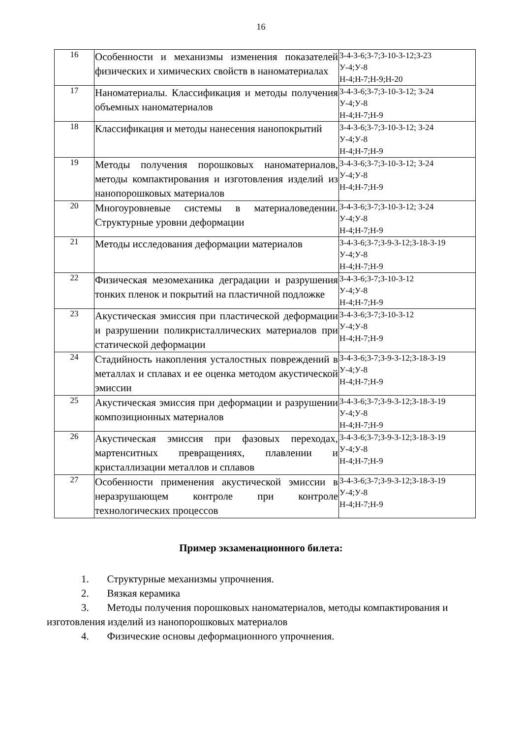16
| 16 | Особенности и механизмы изменения показателей физических и химических свойств в наноматериалах | З-4-З-6;З-7;З-10-З-12;З-23 У-4;У-8 Н-4;Н-7;Н-9;Н-20 |
| 17 | Наноматериалы. Классификация и методы получения объемных наноматериалов | З-4-З-6;З-7;З-10-З-12; З-24 У-4;У-8 Н-4;Н-7;Н-9 |
| 18 | Классификация и методы нанесения нанопокрытий | З-4-З-6;З-7;З-10-З-12; З-24 У-4;У-8 Н-4;Н-7;Н-9 |
| 19 | Методы получения порошковых наноматериалов, методы компактирования и изготовления изделий из нанопорошковых материалов | З-4-З-6;З-7;З-10-З-12; З-24 У-4;У-8 Н-4;Н-7;Н-9 |
| 20 | Многоуровневые системы в материаловедении. Структурные уровни деформации | З-4-З-6;З-7;З-10-З-12; З-24 У-4;У-8 Н-4;Н-7;Н-9 |
| 21 | Методы исследования деформации материалов | З-4-З-6;З-7;З-9-З-12;З-18-З-19 У-4;У-8 Н-4;Н-7;Н-9 |
| 22 | Физическая мезомеханика деградации и разрушения тонких пленок и покрытий на пластичной подложке | З-4-З-6;З-7;З-10-З-12 У-4;У-8 Н-4;Н-7;Н-9 |
| 23 | Акустическая эмиссия при пластической деформации и разрушении поликристаллических материалов при статической деформации | З-4-З-6;З-7;З-10-З-12 У-4;У-8 Н-4;Н-7;Н-9 |
| 24 | Стадийность накопления усталостных повреждений в металлах и сплавах и ее оценка методом акустической эмиссии | З-4-З-6;З-7;З-9-З-12;З-18-З-19 У-4;У-8 Н-4;Н-7;Н-9 |
| 25 | Акустическая эмиссия при деформации и разрушении композиционных материалов | З-4-З-6;З-7;З-9-З-12;З-18-З-19 У-4;У-8 Н-4;Н-7;Н-9 |
| 26 | Акустическая эмиссия при фазовых переходах, мартенситных превращениях, плавлении и кристаллизации металлов и сплавов | З-4-З-6;З-7;З-9-З-12;З-18-З-19 У-4;У-8 Н-4;Н-7;Н-9 |
| 27 | Особенности применения акустической эмиссии в неразрушающем контроле при контроле технологических процессов | З-4-З-6;З-7;З-9-З-12;З-18-З-19 У-4;У-8 Н-4;Н-7;Н-9 |
Пример экзаменационного билета:
1. Структурные механизмы упрочнения.
2. Вязкая керамика
3. Методы получения порошковых наноматериалов, методы компактирования и изготовления изделий из нанопорошковых материалов
4. Физические основы деформационного упрочнения.